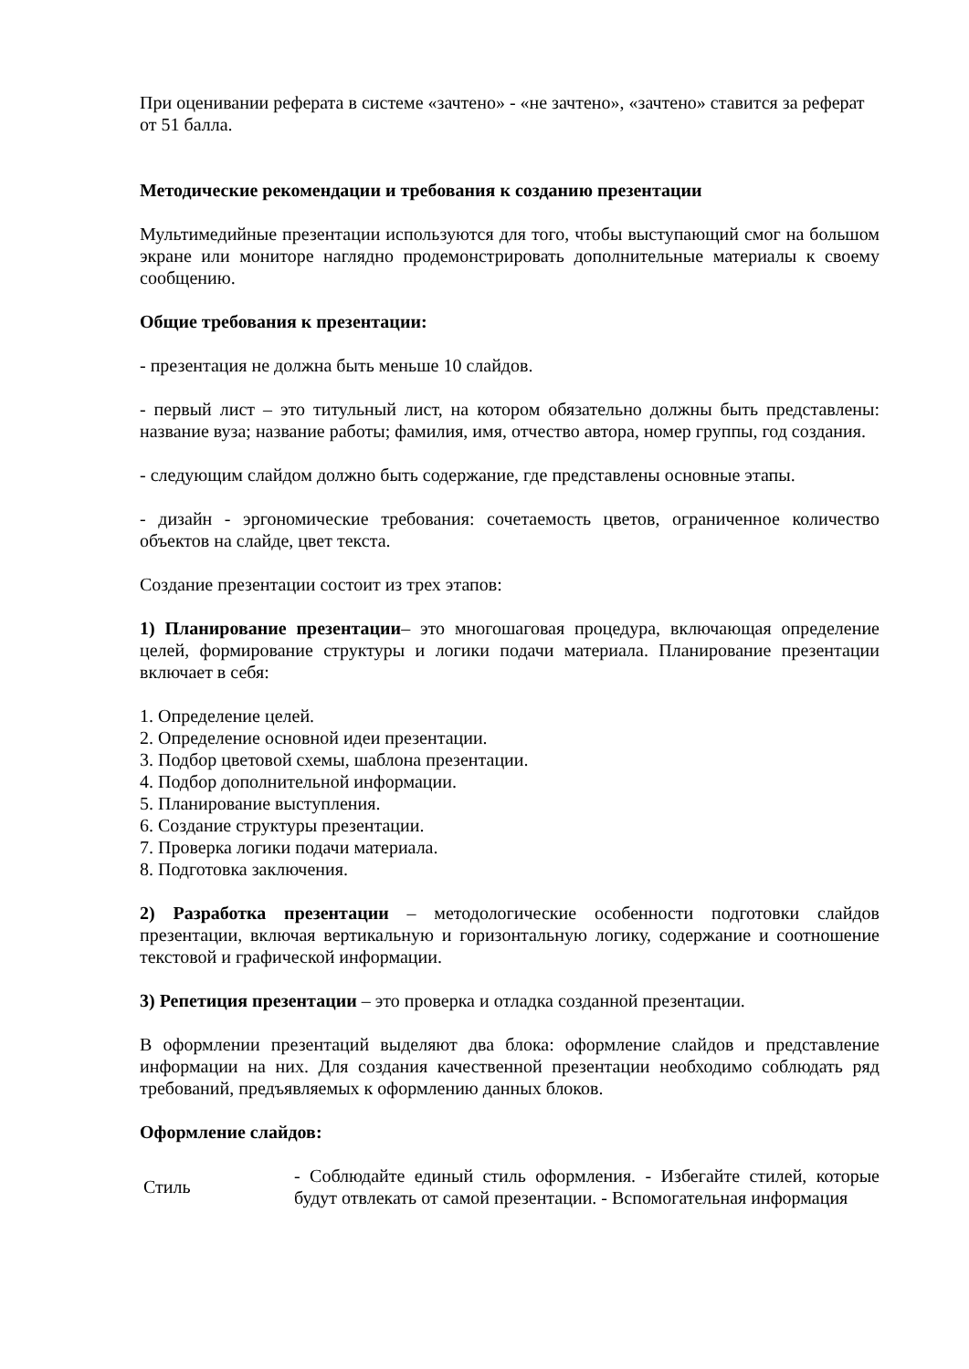При оценивании реферата в системе «зачтено» - «не зачтено», «зачтено» ставится за реферат от 51 балла.
Методические рекомендации и требования к созданию презентации
Мультимедийные презентации используются для того, чтобы выступающий смог на большом экране или мониторе наглядно продемонстрировать дополнительные материалы к своему сообщению.
Общие требования к презентации:
- презентация не должна быть меньше 10 слайдов.
- первый лист – это титульный лист, на котором обязательно должны быть представлены: название вуза; название работы; фамилия, имя, отчество автора, номер группы, год создания.
- следующим слайдом должно быть содержание, где представлены основные этапы.
- дизайн - эргономические требования: сочетаемость цветов, ограниченное количество объектов на слайде, цвет текста.
Создание презентации состоит из трех этапов:
1) Планирование презентации– это многошаговая процедура, включающая определение целей, формирование структуры и логики подачи материала. Планирование презентации включает в себя:
1. Определение целей.
2. Определение основной идеи презентации.
3. Подбор цветовой схемы, шаблона презентации.
4. Подбор дополнительной информации.
5. Планирование выступления.
6. Создание структуры презентации.
7. Проверка логики подачи материала.
8. Подготовка заключения.
2) Разработка презентации – методологические особенности подготовки слайдов презентации, включая вертикальную и горизонтальную логику, содержание и соотношение текстовой и графической информации.
3) Репетиция презентации – это проверка и отладка созданной презентации.
В оформлении презентаций выделяют два блока: оформление слайдов и представление информации на них. Для создания качественной презентации необходимо соблюдать ряд требований, предъявляемых к оформлению данных блоков.
Оформление слайдов:
| Стиль | - Соблюдайте единый стиль оформления. - Избегайте стилей, которые будут отвлекать от самой презентации. - Вспомогательная информация |